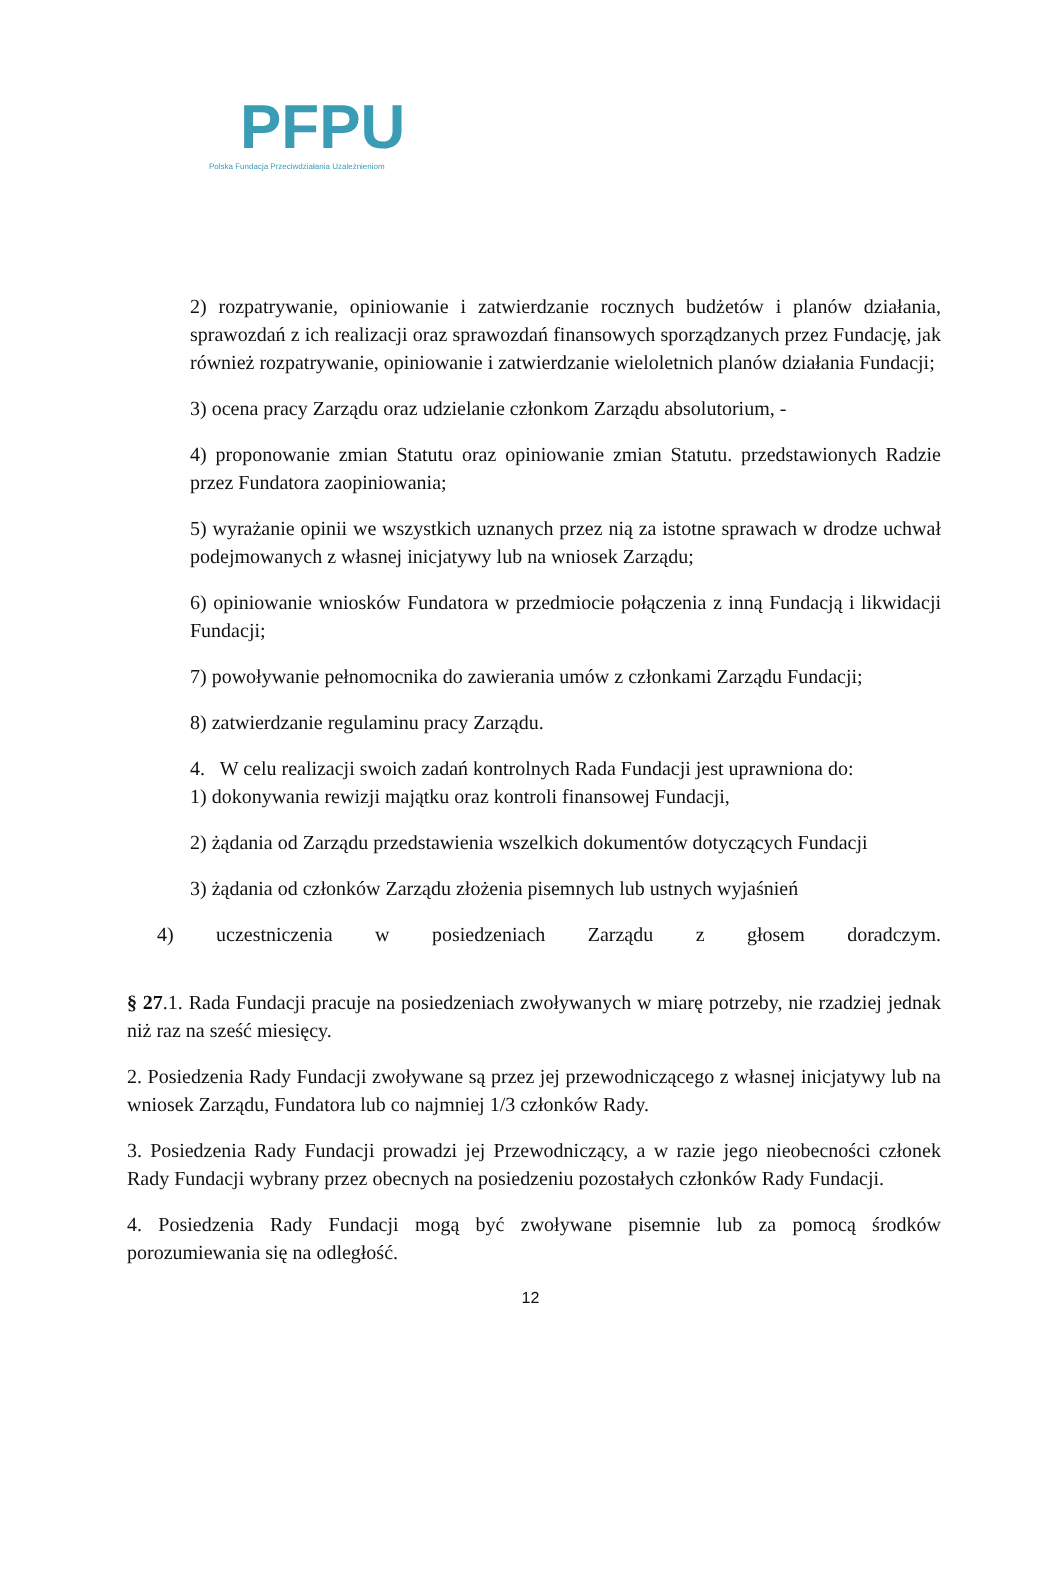PFPU
Polska Fundacja Przeciwdziałania Uzależnieniom
2) rozpatrywanie, opiniowanie i zatwierdzanie rocznych budżetów i planów działania, sprawozdań z ich realizacji oraz sprawozdań finansowych sporządzanych przez Fundację, jak również rozpatrywanie, opiniowanie i zatwierdzanie wieloletnich planów działania Fundacji;
3) ocena pracy Zarządu oraz udzielanie członkom Zarządu absolutorium, -
4) proponowanie zmian Statutu oraz opiniowanie zmian Statutu. przedstawionych Radzie przez Fundatora zaopiniowania;
5) wyrażanie opinii we wszystkich uznanych przez nią za istotne sprawach w drodze uchwał podejmowanych z własnej inicjatywy lub na wniosek Zarządu;
6) opiniowanie wniosków Fundatora w przedmiocie połączenia z inną Fundacją i likwidacji Fundacji;
7) powoływanie pełnomocnika do zawierania umów z członkami Zarządu Fundacji;
8) zatwierdzanie regulaminu pracy Zarządu.
4. W celu realizacji swoich zadań kontrolnych Rada Fundacji jest uprawniona do:
1) dokonywania rewizji majątku oraz kontroli finansowej Fundacji,
2) żądania od Zarządu przedstawienia wszelkich dokumentów dotyczących Fundacji
3) żądania od członków Zarządu złożenia pisemnych lub ustnych wyjaśnień
4) uczestniczenia w posiedzeniach Zarządu z głosem doradczym.
§ 27.1. Rada Fundacji pracuje na posiedzeniach zwoływanych w miarę potrzeby, nie rzadziej jednak niż raz na sześć miesięcy.
2. Posiedzenia Rady Fundacji zwoływane są przez jej przewodniczącego z własnej inicjatywy lub na wniosek Zarządu, Fundatora lub co najmniej 1/3 członków Rady.
3. Posiedzenia Rady Fundacji prowadzi jej Przewodniczący, a w razie jego nieobecności członek Rady Fundacji wybrany przez obecnych na posiedzeniu pozostałych członków Rady Fundacji.
4. Posiedzenia Rady Fundacji mogą być zwoływane pisemnie lub za pomocą środków porozumiewania się na odległość.
12